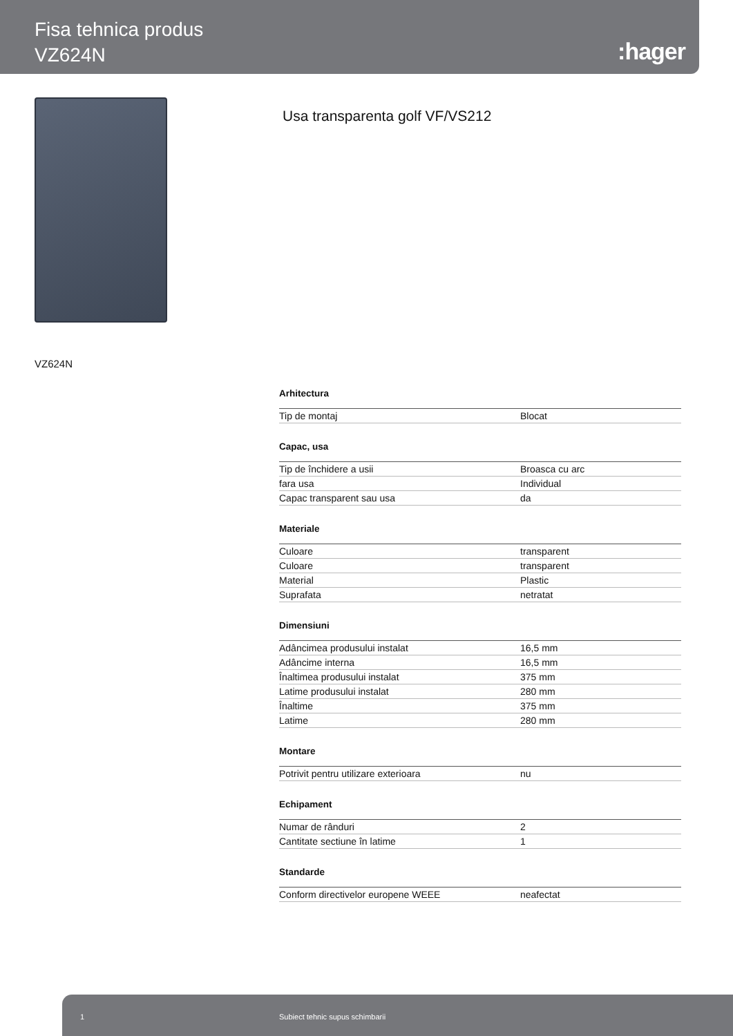Fisa tehnica produs
VZ624N
:hager
Usa transparenta golf VF/VS212
VZ624N
Arhitectura
| Tip de montaj | Blocat |
Capac, usa
| Tip de închidere a usii | Broasca cu arc |
| fara usa | Individual |
| Capac transparent sau usa | da |
Materiale
| Culoare | transparent |
| Culoare | transparent |
| Material | Plastic |
| Suprafata | netratat |
Dimensiuni
| Adâncimea produsului instalat | 16,5 mm |
| Adâncime interna | 16,5 mm |
| Înaltimea produsului instalat | 375 mm |
| Latime produsului instalat | 280 mm |
| Înaltime | 375 mm |
| Latime | 280 mm |
Montare
| Potrivit pentru utilizare exterioara | nu |
Echipament
| Numar de rânduri | 2 |
| Cantitate sectiune în latime | 1 |
Standarde
| Conform directivelor europene WEEE | neafectat |
1 Subiect tehnic supus schimbarii